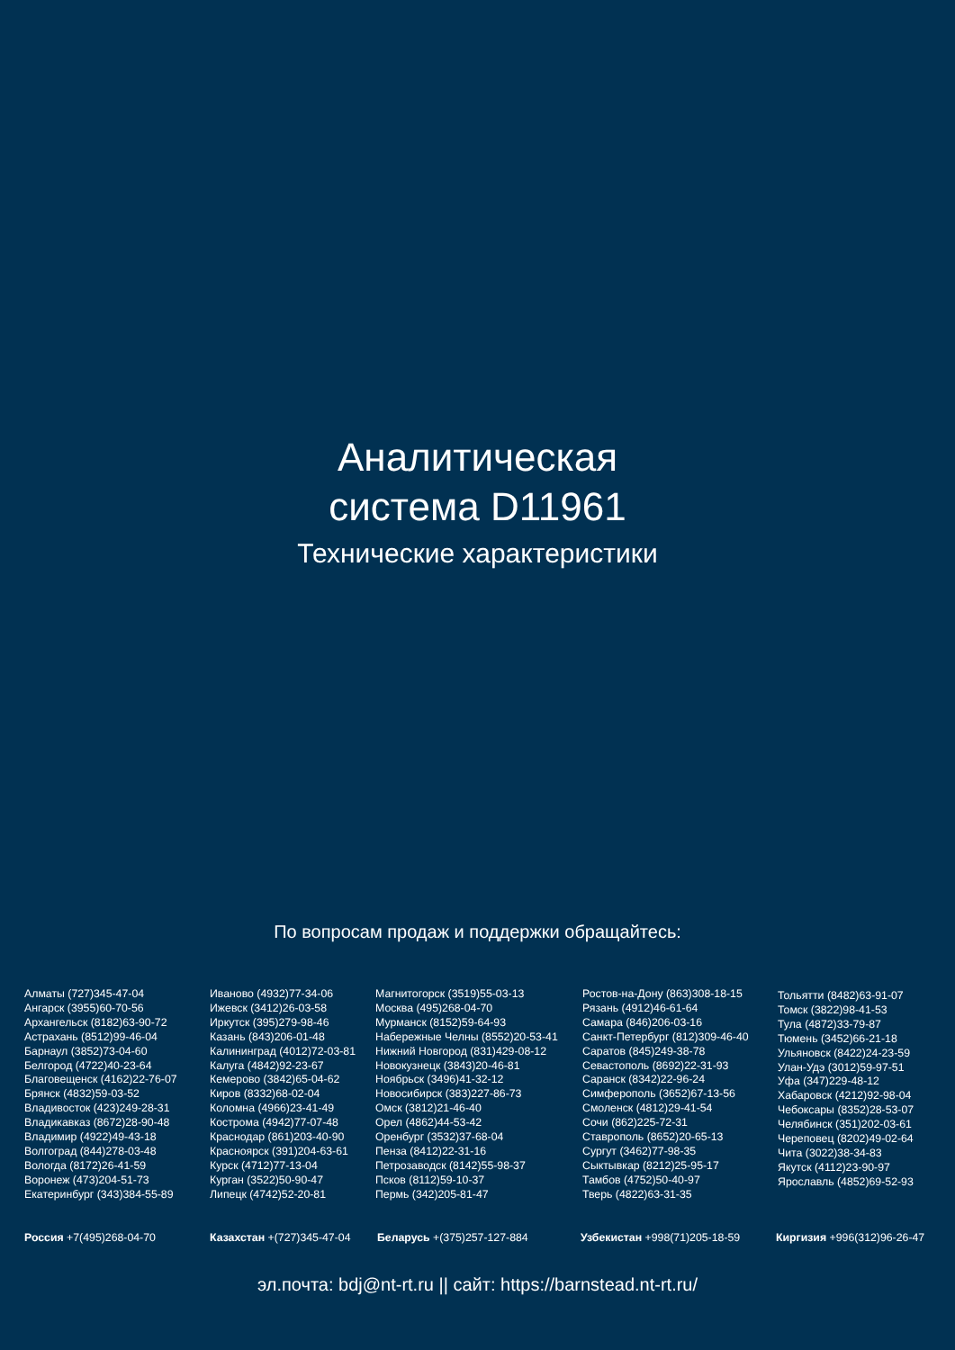Аналитическая
система D11961
Технические характеристики
По вопросам продаж и поддержки обращайтесь:
Алматы (727)345-47-04
Ангарск (3955)60-70-56
Архангельск (8182)63-90-72
Астрахань (8512)99-46-04
Барнаул (3852)73-04-60
Белгород (4722)40-23-64
Благовещенск (4162)22-76-07
Брянск (4832)59-03-52
Владивосток (423)249-28-31
Владикавказ (8672)28-90-48
Владимир (4922)49-43-18
Волгоград (844)278-03-48
Вологда (8172)26-41-59
Воронеж (473)204-51-73
Екатеринбург (343)384-55-89
Иваново (4932)77-34-06
Ижевск (3412)26-03-58
Иркутск (395)279-98-46
Казань (843)206-01-48
Калининград (4012)72-03-81
Калуга (4842)92-23-67
Кемерово (3842)65-04-62
Киров (8332)68-02-04
Коломна (4966)23-41-49
Кострома (4942)77-07-48
Краснодар (861)203-40-90
Красноярск (391)204-63-61
Курск (4712)77-13-04
Курган (3522)50-90-47
Липецк (4742)52-20-81
Магнитогорск (3519)55-03-13
Москва (495)268-04-70
Мурманск (8152)59-64-93
Набережные Челны (8552)20-53-41
Нижний Новгород (831)429-08-12
Новокузнецк (3843)20-46-81
Ноябрьск (3496)41-32-12
Новосибирск (383)227-86-73
Омск (3812)21-46-40
Орел (4862)44-53-42
Оренбург (3532)37-68-04
Пенза (8412)22-31-16
Петрозаводск (8142)55-98-37
Псков (8112)59-10-37
Пермь (342)205-81-47
Ростов-на-Дону (863)308-18-15
Рязань (4912)46-61-64
Самара (846)206-03-16
Санкт-Петербург (812)309-46-40
Саратов (845)249-38-78
Севастополь (8692)22-31-93
Саранск (8342)22-96-24
Симферополь (3652)67-13-56
Смоленск (4812)29-41-54
Сочи (862)225-72-31
Ставрополь (8652)20-65-13
Сургут (3462)77-98-35
Сыктывкар (8212)25-95-17
Тамбов (4752)50-40-97
Тверь (4822)63-31-35
Тольятти (8482)63-91-07
Томск (3822)98-41-53
Тула (4872)33-79-87
Тюмень (3452)66-21-18
Ульяновск (8422)24-23-59
Улан-Удэ (3012)59-97-51
Уфа (347)229-48-12
Хабаровск (4212)92-98-04
Чебоксары (8352)28-53-07
Челябинск (351)202-03-61
Череповец (8202)49-02-64
Чита (3022)38-34-83
Якутск (4112)23-90-97
Ярославль (4852)69-52-93
Россия +7(495)268-04-70 Казахстан +(727)345-47-04 Беларусь +(375)257-127-884 Узбекистан +998(71)205-18-59 Киргизия +996(312)96-26-47
эл.почта: bdj@nt-rt.ru || сайт: https://barnstead.nt-rt.ru/